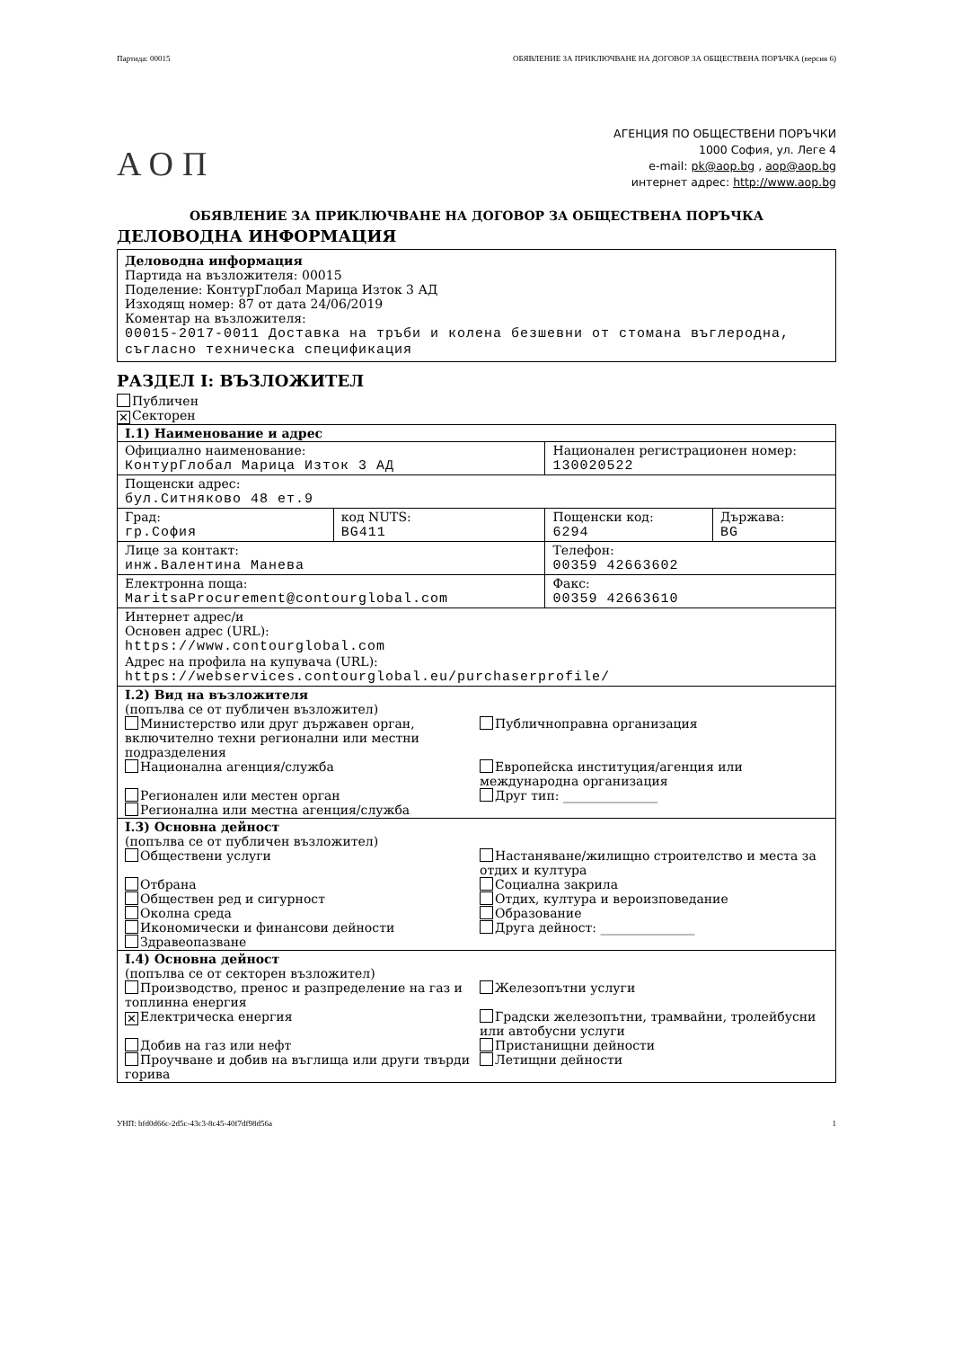Партида: 00015 ОБЯВЛЕНИЕ ЗА ПРИКЛЮЧВАНЕ НА ДОГОВОР ЗА ОБЩЕСТВЕНА ПОРЪЧКА (версия 6)
АОП
АГЕНЦИЯ ПО ОБЩЕСТВЕНИ ПОРЪЧКИ
1000 София, ул. Леге 4
e-mail: pk@aop.bg , aop@aop.bg
интернет адрес: http://www.aop.bg
ОБЯВЛЕНИЕ ЗА ПРИКЛЮЧВАНЕ НА ДОГОВОР ЗА ОБЩЕСТВЕНА ПОРЪЧКА
ДЕЛОВОДНА ИНФОРМАЦИЯ
Деловодна информация
Партида на възложителя: 00015
Поделение: КонтурГлобал Марица Изток 3 АД
Изходящ номер: 87 от дата 24/06/2019
Коментар на възложителя:
00015-2017-0011 Доставка на тръби и колена безшевни от стомана въглеродна, съгласно техническа спецификация
РАЗДЕЛ I: ВЪЗЛОЖИТЕЛ
Публичен
✕ Секторен
| I.1) Наименование и адрес | | | |
| Официално наименование: КонтурГлобал Марица Изток 3 АД | | Национален регистрационен номер: 130020522 | |
| Пощенски адрес: бул.Ситняково 48 ет.9 | | | |
| Град: гр.София | код NUTS: BG411 | Пощенски код: 6294 | Държава: BG |
| Лице за контакт: инж.Валентина Манева | | Телефон: 00359 42663602 | |
| Електронна поща: MaritsaProcurement@contourglobal.com | | Факс: 00359 42663610 | |
| Интернет адрес/и Основен адрес (URL): https://www.contourglobal.com Адрес на профила на купувача (URL): https://webservices.contourglobal.eu/purchaserprofile/ | | | |
| I.2) Вид на възложителя (попълва се от публичен възложител) Министерство или друг държавен орган, включително техни регионални или местни подразделения Публичноправна организация Национална агенция/служба Европейска институция/агенция или международна организация Регионален или местен орган Друг тип: _______________ Регионална или местна агенция/служба | | | |
| I.3) Основна дейност (попълва се от публичен възложител) Обществени услуги Настаняване/жилищно строителство и места за отдих и култура Отбрана Социална закрила Обществен ред и сигурност Отдих, култура и вероизповедание Околна среда Образование Икономически и финансови дейности Друга дейност: _______________ Здравеопазване | | | |
| I.4) Основна дейност (попълва се от секторен възложител) Производство, пренос и разпределение на газ и топлинна енергия Железопътни услуги ✕ Електрическа енергия Градски железопътни, трамвайни, тролейбусни или автобусни услуги Добив на газ или нефт Пристанищни дейности Проучване и добив на въглища или други твърди горива Летищни дейности | | | |
УНП: bfd0d66c-2d5c-43c3-8c45-40f7df98d56a 1